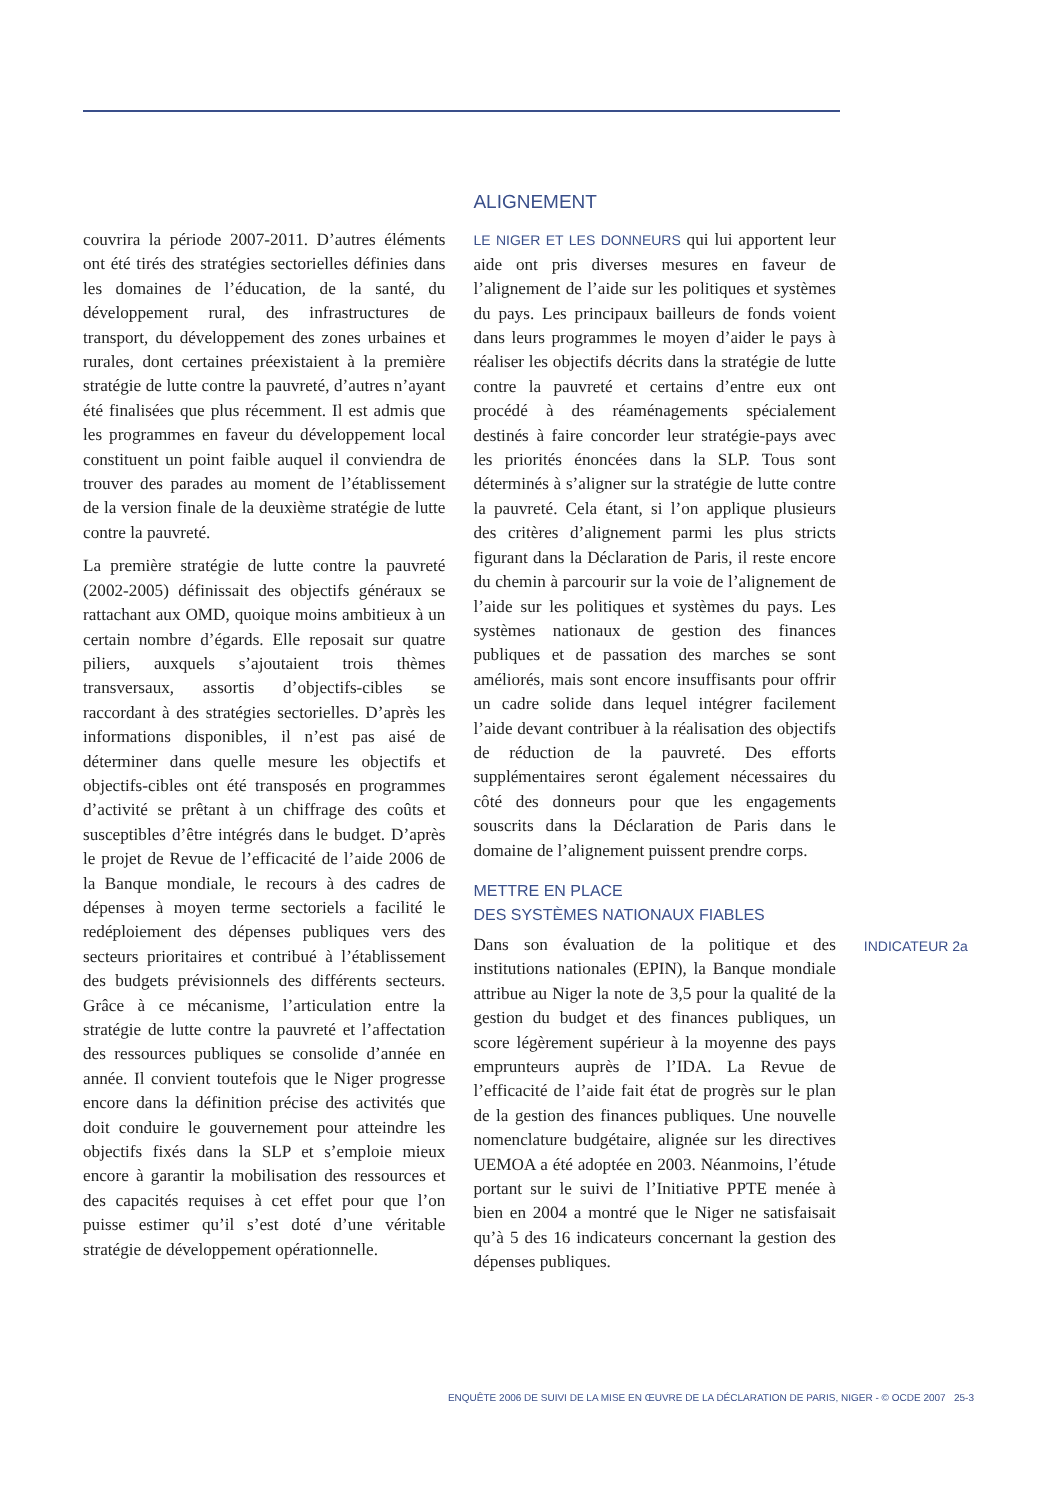couvrira la période 2007-2011. D’autres éléments ont été tirés des stratégies sectorielles définies dans les domaines de l’éducation, de la santé, du développement rural, des infrastructures de transport, du développement des zones urbaines et rurales, dont certaines préexistaient à la première stratégie de lutte contre la pauvreté, d’autres n’ayant été finalisées que plus récemment. Il est admis que les programmes en faveur du développement local constituent un point faible auquel il conviendra de trouver des parades au moment de l’établissement de la version finale de la deuxième stratégie de lutte contre la pauvreté.
La première stratégie de lutte contre la pauvreté (2002-2005) définissait des objectifs généraux se rattachant aux OMD, quoique moins ambitieux à un certain nombre d’égards. Elle reposait sur quatre piliers, auxquels s’ajoutaient trois thèmes transversaux, assortis d’objectifs-cibles se raccordant à des stratégies sectorielles. D’après les informations disponibles, il n’est pas aisé de déterminer dans quelle mesure les objectifs et objectifs-cibles ont été transposés en programmes d’activité se prêtant à un chiffrage des coûts et susceptibles d’être intégrés dans le budget. D’après le projet de Revue de l’efficacité de l’aide 2006 de la Banque mondiale, le recours à des cadres de dépenses à moyen terme sectoriels a facilité le redéploiement des dépenses publiques vers des secteurs prioritaires et contribué à l’établissement des budgets prévisionnels des différents secteurs. Grâce à ce mécanisme, l’articulation entre la stratégie de lutte contre la pauvreté et l’affectation des ressources publiques se consolide d’année en année. Il convient toutefois que le Niger progresse encore dans la définition précise des activités que doit conduire le gouvernement pour atteindre les objectifs fixés dans la SLP et s’emploie mieux encore à garantir la mobilisation des ressources et des capacités requises à cet effet pour que l’on puisse estimer qu’il s’est doté d’une véritable stratégie de développement opérationnelle.
ALIGNEMENT
LE NIGER ET LES DONNEURS qui lui apportent leur aide ont pris diverses mesures en faveur de l’alignement de l’aide sur les politiques et systèmes du pays. Les principaux bailleurs de fonds voient dans leurs programmes le moyen d’aider le pays à réaliser les objectifs décrits dans la stratégie de lutte contre la pauvreté et certains d’entre eux ont procédé à des réaménagements spécialement destinés à faire concorder leur stratégie-pays avec les priorités énoncées dans la SLP. Tous sont déterminés à s’aligner sur la stratégie de lutte contre la pauvreté. Cela étant, si l’on applique plusieurs des critères d’alignement parmi les plus stricts figurant dans la Déclaration de Paris, il reste encore du chemin à parcourir sur la voie de l’alignement de l’aide sur les politiques et systèmes du pays. Les systèmes nationaux de gestion des finances publiques et de passation des marches se sont améliorés, mais sont encore insuffisants pour offrir un cadre solide dans lequel intégrer facilement l’aide devant contribuer à la réalisation des objectifs de réduction de la pauvreté. Des efforts supplémentaires seront également nécessaires du côté des donneurs pour que les engagements souscrits dans la Déclaration de Paris dans le domaine de l’alignement puissent prendre corps.
METTRE EN PLACE
DES SYSTÈMES NATIONAUX FIABLES
Dans son évaluation de la politique et des institutions nationales (EPIN), la Banque mondiale attribue au Niger la note de 3,5 pour la qualité de la gestion du budget et des finances publiques, un score légèrement supérieur à la moyenne des pays emprunteurs auprès de l’IDA. La Revue de l’efficacité de l’aide fait état de progrès sur le plan de la gestion des finances publiques. Une nouvelle nomenclature budgétaire, alignée sur les directives UEMOA a été adoptée en 2003. Néanmoins, l’étude portant sur le suivi de l’Initiative PPTE menée à bien en 2004 a montré que le Niger ne satisfaisait qu’à 5 des 16 indicateurs concernant la gestion des dépenses publiques.
INDICATEUR 2a
ENQUÊTE 2006 DE SUIVI DE LA MISE EN ŒUVRE DE LA DÉCLARATION DE PARIS, NIGER - © OCDE 2007 25-3